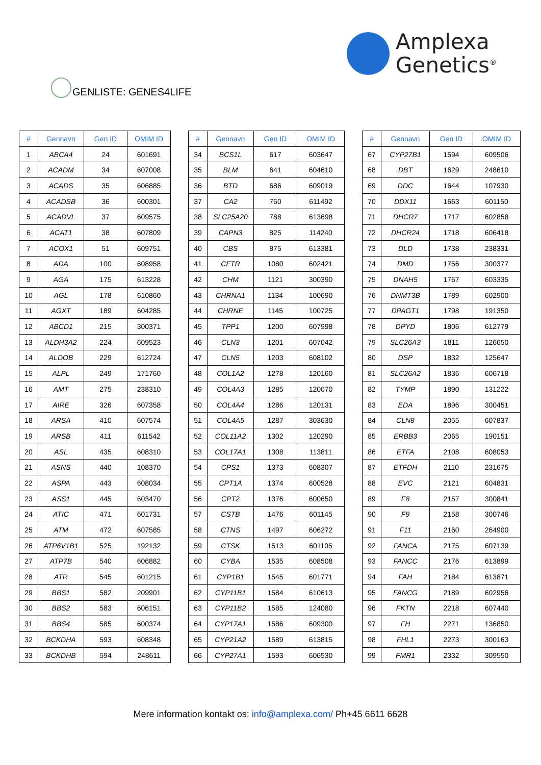Amplexa
Genetics<sup>®</sup>
GENLISTE: GENES4LIFE
| # | Gennavn | Gen ID | OMIM ID |
| --- | --- | --- | --- |
| 1 | ABCA4 | 24 | 601691 |
| 2 | ACADM | 34 | 607008 |
| 3 | ACADS | 35 | 606885 |
| 4 | ACADSB | 36 | 600301 |
| 5 | ACADVL | 37 | 609575 |
| 6 | ACAT1 | 38 | 607809 |
| 7 | ACOX1 | 51 | 609751 |
| 8 | ADA | 100 | 608958 |
| 9 | AGA | 175 | 613228 |
| 10 | AGL | 178 | 610860 |
| 11 | AGXT | 189 | 604285 |
| 12 | ABCD1 | 215 | 300371 |
| 13 | ALDH3A2 | 224 | 609523 |
| 14 | ALDOB | 229 | 612724 |
| 15 | ALPL | 249 | 171760 |
| 16 | AMT | 275 | 238310 |
| 17 | AIRE | 326 | 607358 |
| 18 | ARSA | 410 | 607574 |
| 19 | ARSB | 411 | 611542 |
| 20 | ASL | 435 | 608310 |
| 21 | ASNS | 440 | 108370 |
| 22 | ASPA | 443 | 608034 |
| 23 | ASS1 | 445 | 603470 |
| 24 | ATIC | 471 | 601731 |
| 25 | ATM | 472 | 607585 |
| 26 | ATP6V1B1 | 525 | 192132 |
| 27 | ATP7B | 540 | 606882 |
| 28 | ATR | 545 | 601215 |
| 29 | BBS1 | 582 | 209901 |
| 30 | BBS2 | 583 | 606151 |
| 31 | BBS4 | 585 | 600374 |
| 32 | BCKDHA | 593 | 608348 |
| 33 | BCKDHB | 594 | 248611 |
| # | Gennavn | Gen ID | OMIM ID |
| --- | --- | --- | --- |
| 34 | BCS1L | 617 | 603647 |
| 35 | BLM | 641 | 604610 |
| 36 | BTD | 686 | 609019 |
| 37 | CA2 | 760 | 611492 |
| 38 | SLC25A20 | 788 | 613698 |
| 39 | CAPN3 | 825 | 114240 |
| 40 | CBS | 875 | 613381 |
| 41 | CFTR | 1080 | 602421 |
| 42 | CHM | 1121 | 300390 |
| 43 | CHRNA1 | 1134 | 100690 |
| 44 | CHRNE | 1145 | 100725 |
| 45 | TPP1 | 1200 | 607998 |
| 46 | CLN3 | 1201 | 607042 |
| 47 | CLN5 | 1203 | 608102 |
| 48 | COL1A2 | 1278 | 120160 |
| 49 | COL4A3 | 1285 | 120070 |
| 50 | COL4A4 | 1286 | 120131 |
| 51 | COL4A5 | 1287 | 303630 |
| 52 | COL11A2 | 1302 | 120290 |
| 53 | COL17A1 | 1308 | 113811 |
| 54 | CPS1 | 1373 | 608307 |
| 55 | CPT1A | 1374 | 600528 |
| 56 | CPT2 | 1376 | 600650 |
| 57 | CSTB | 1476 | 601145 |
| 58 | CTNS | 1497 | 606272 |
| 59 | CTSK | 1513 | 601105 |
| 60 | CYBA | 1535 | 608508 |
| 61 | CYP1B1 | 1545 | 601771 |
| 62 | CYP11B1 | 1584 | 610613 |
| 63 | CYP11B2 | 1585 | 124080 |
| 64 | CYP17A1 | 1586 | 609300 |
| 65 | CYP21A2 | 1589 | 613815 |
| 66 | CYP27A1 | 1593 | 606530 |
| # | Gennavn | Gen ID | OMIM ID |
| --- | --- | --- | --- |
| 67 | CYP27B1 | 1594 | 609506 |
| 68 | DBT | 1629 | 248610 |
| 69 | DDC | 1644 | 107930 |
| 70 | DDX11 | 1663 | 601150 |
| 71 | DHCR7 | 1717 | 602858 |
| 72 | DHCR24 | 1718 | 606418 |
| 73 | DLD | 1738 | 238331 |
| 74 | DMD | 1756 | 300377 |
| 75 | DNAH5 | 1767 | 603335 |
| 76 | DNMT3B | 1789 | 602900 |
| 77 | DPAGT1 | 1798 | 191350 |
| 78 | DPYD | 1806 | 612779 |
| 79 | SLC26A3 | 1811 | 126650 |
| 80 | DSP | 1832 | 125647 |
| 81 | SLC26A2 | 1836 | 606718 |
| 82 | TYMP | 1890 | 131222 |
| 83 | EDA | 1896 | 300451 |
| 84 | CLN8 | 2055 | 607837 |
| 85 | ERBB3 | 2065 | 190151 |
| 86 | ETFA | 2108 | 608053 |
| 87 | ETFDH | 2110 | 231675 |
| 88 | EVC | 2121 | 604831 |
| 89 | F8 | 2157 | 300841 |
| 90 | F9 | 2158 | 300746 |
| 91 | F11 | 2160 | 264900 |
| 92 | FANCA | 2175 | 607139 |
| 93 | FANCC | 2176 | 613899 |
| 94 | FAH | 2184 | 613871 |
| 95 | FANCG | 2189 | 602956 |
| 96 | FKTN | 2218 | 607440 |
| 97 | FH | 2271 | 136850 |
| 98 | FHL1 | 2273 | 300163 |
| 99 | FMR1 | 2332 | 309550 |
Mere information kontakt os: info@amplexa.com/ Ph+45 6611 6628